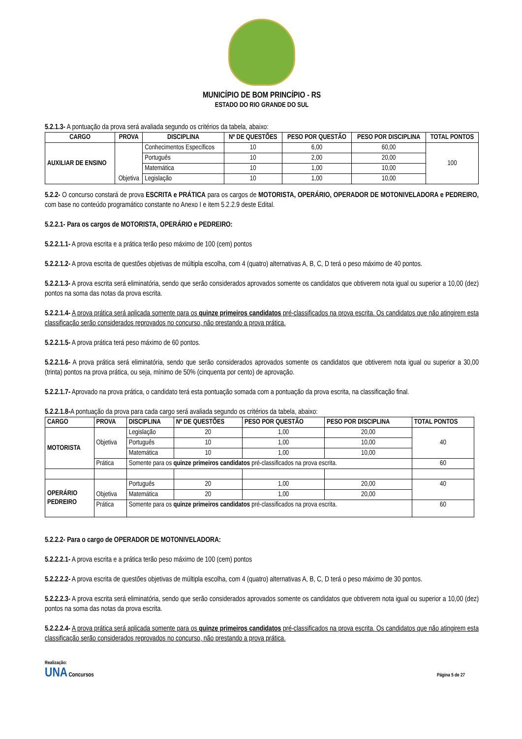MUNICÍPIO DE BOM PRINCÍPIO - RS
ESTADO DO RIO GRANDE DO SUL
5.2.1.3- A pontuação da prova será avaliada segundo os critérios da tabela, abaixo:
| CARGO | PROVA | DISCIPLINA | Nº DE QUESTÕES | PESO POR QUESTÃO | PESO POR DISCIPLINA | TOTAL PONTOS |
| --- | --- | --- | --- | --- | --- | --- |
| AUXILIAR DE ENSINO | Objetiva | Conhecimentos Específicos | 10 | 6,00 | 60,00 | 100 |
| | | Português | 10 | 2,00 | 20,00 | |
| | | Matemática | 10 | 1,00 | 10,00 | |
| | | Legislação | 10 | 1,00 | 10,00 | |
5.2.2- O concurso constará de prova ESCRITA e PRÁTICA para os cargos de MOTORISTA, OPERÁRIO, OPERADOR DE MOTONIVELADORA e PEDREIRO, com base no conteúdo programático constante no Anexo I e item 5.2.2.9 deste Edital.
5.2.2.1- Para os cargos de MOTORISTA, OPERÁRIO e PEDREIRO:
5.2.2.1.1- A prova escrita e a prática terão peso máximo de 100 (cem) pontos
5.2.2.1.2- A prova escrita de questões objetivas de múltipla escolha, com 4 (quatro) alternativas A, B, C, D terá o peso máximo de 40 pontos.
5.2.2.1.3- A prova escrita será eliminatória, sendo que serão considerados aprovados somente os candidatos que obtiverem nota igual ou superior a 10,00 (dez) pontos na soma das notas da prova escrita.
5.2.2.1.4- A prova prática será aplicada somente para os quinze primeiros candidatos pré-classificados na prova escrita. Os candidatos que não atingirem esta classificação serão considerados reprovados no concurso, não prestando a prova prática.
5.2.2.1.5- A prova prática terá peso máximo de 60 pontos.
5.2.2.1.6- A prova prática será eliminatória, sendo que serão considerados aprovados somente os candidatos que obtiverem nota igual ou superior a 30,00 (trinta) pontos na prova prática, ou seja, mínimo de 50% (cinquenta por cento) de aprovação.
5.2.2.1.7- Aprovado na prova prática, o candidato terá esta pontuação somada com a pontuação da prova escrita, na classificação final.
5.2.2.1.8-A pontuação da prova para cada cargo será avaliada segundo os critérios da tabela, abaixo:
| CARGO | PROVA | DISCIPLINA | Nº DE QUESTÕES | PESO POR QUESTÃO | PESO POR DISCIPLINA | TOTAL PONTOS |
| --- | --- | --- | --- | --- | --- | --- |
| MOTORISTA | Objetiva | Legislação | 20 | 1,00 | 20,00 | 40 |
| | | Português | 10 | 1,00 | 10,00 | |
| | | Matemática | 10 | 1,00 | 10,00 | |
| | Prática | Somente para os quinze primeiros candidatos pré-classificados na prova escrita. | | | | 60 |
| OPERÁRIO PEDREIRO | Objetiva | Português | 20 | 1,00 | 20,00 | 40 |
| | | Matemática | 20 | 1,00 | 20,00 | |
| | Prática | Somente para os quinze primeiros candidatos pré-classificados na prova escrita. | | | | 60 |
5.2.2.2- Para o cargo de OPERADOR DE MOTONIVELADORA:
5.2.2.2.1- A prova escrita e a prática terão peso máximo de 100 (cem) pontos
5.2.2.2.2- A prova escrita de questões objetivas de múltipla escolha, com 4 (quatro) alternativas A, B, C, D terá o peso máximo de 30 pontos.
5.2.2.2.3- A prova escrita será eliminatória, sendo que serão considerados aprovados somente os candidatos que obtiverem nota igual ou superior a 10,00 (dez) pontos na soma das notas da prova escrita.
5.2.2.2.4- A prova prática será aplicada somente para os quinze primeiros candidatos pré-classificados na prova escrita. Os candidatos que não atingirem esta classificação serão considerados reprovados no concurso, não prestando a prova prática.
Realização:
UNA Concursos
Página 5 de 27